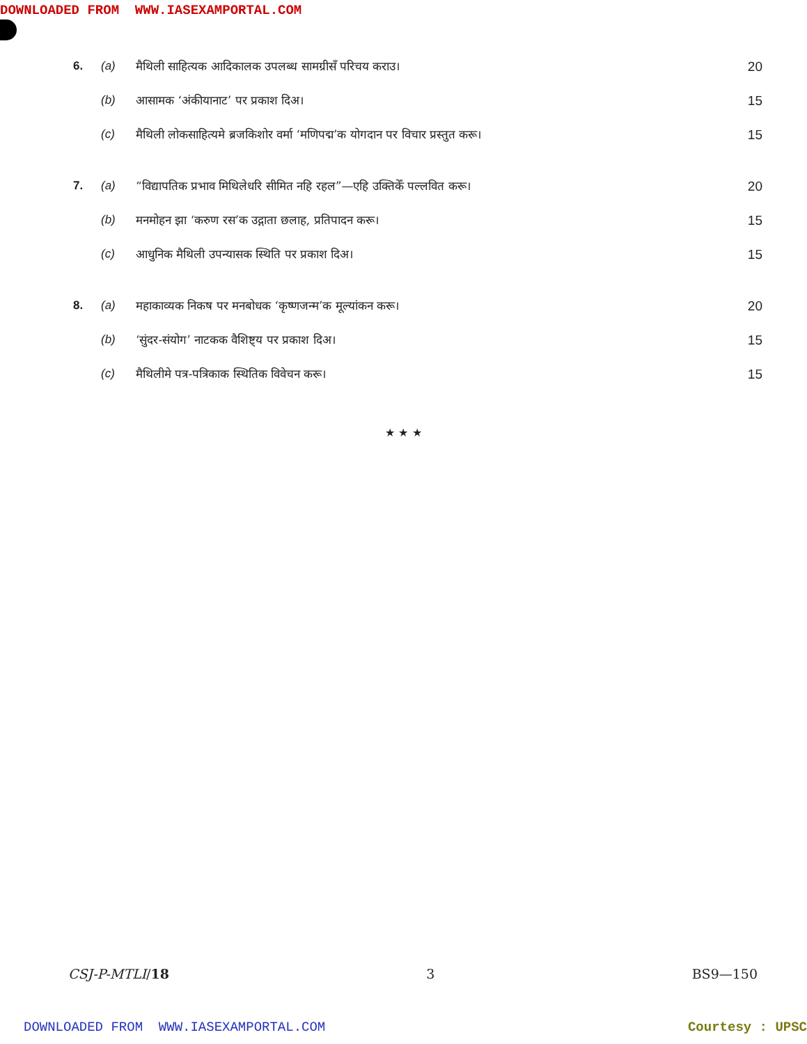DOWNLOADED FROM WWW.IASEXAMPORTAL.COM
| 6. | (a) | मैथिली साहित्यक आदिकालक उपलब्ध सामग्रीसँ परिचय कराउ। | 20 |
| | (b) | आसामक ‘अंकीयानाट’ पर प्रकाश दिअ। | 15 |
| | (c) | मैथिली लोकसाहित्यमे ब्रजकिशोर वर्मा ‘मणिपद्म’क योगदान पर विचार प्रस्तुत करू। | 15 |
| 7. | (a) | “विद्यापतिक प्रभाव मिथिलेधरि सीमित नहि रहल”—एहि उक्तिकेँ पल्लवित करू। | 20 |
| | (b) | मनमोहन झा ‘करुण रस’क उद्गाता छलाह, प्रतिपादन करू। | 15 |
| | (c) | आधुनिक मैथिली उपन्यासक स्थिति पर प्रकाश दिअ। | 15 |
| 8. | (a) | महाकाव्यक निकष पर मनबोधक ‘कृष्णजन्म’क मूल्यांकन करू। | 20 |
| | (b) | ‘सुंदर-संयोग’ नाटकक वैशिष्ट्य पर प्रकाश दिअ। | 15 |
| | (c) | मैथिलीमे पत्र-पत्रिकाक स्थितिक विवेचन करू। | 15 |
★ ★ ★
CSJ-P-MTLI/18 3 BS9—150
DOWNLOADED FROM WWW.IASEXAMPORTAL.COM Courtesy : UPSC